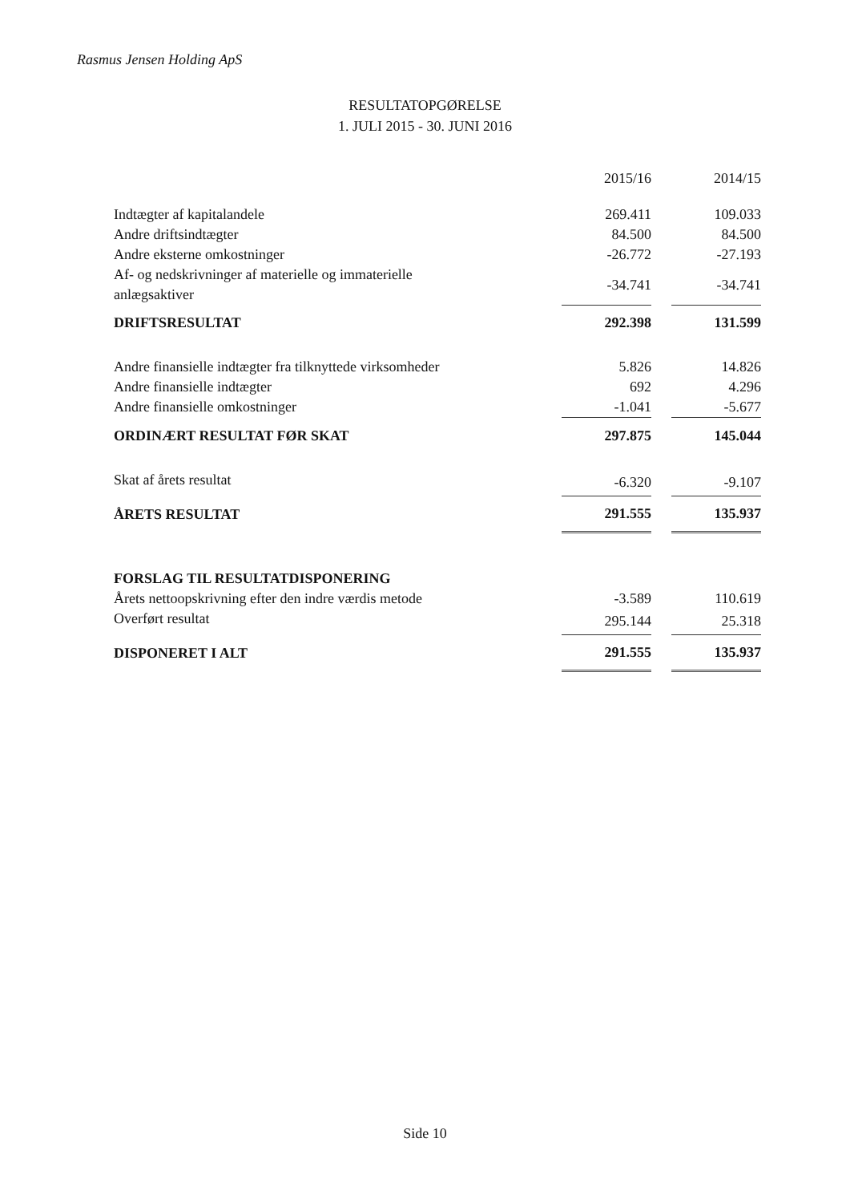Rasmus Jensen Holding ApS
RESULTATOPGØRELSE
1. JULI 2015 - 30. JUNI 2016
| | 2015/16 | | 2014/15 |
| Indtægter af kapitalandele | 269.411 | | 109.033 |
| Andre driftsindtægter | 84.500 | | 84.500 |
| Andre eksterne omkostninger | -26.772 | | -27.193 |
| Af- og nedskrivninger af materielle og immaterielle anlægsaktiver | -34.741 | | -34.741 |
| DRIFTSRESULTAT | 292.398 | | 131.599 |
| Andre finansielle indtægter fra tilknyttede virksomheder | 5.826 | | 14.826 |
| Andre finansielle indtægter | 692 | | 4.296 |
| Andre finansielle omkostninger | -1.041 | | -5.677 |
| ORDINÆRT RESULTAT FØR SKAT | 297.875 | | 145.044 |
| Skat af årets resultat | -6.320 | | -9.107 |
| ÅRETS RESULTAT | 291.555 | | 135.937 |
| FORSLAG TIL RESULTATDISPONERING | | | |
| Årets nettoopskrivning efter den indre værdis metode | -3.589 | | 110.619 |
| Overført resultat | 295.144 | | 25.318 |
| DISPONERET I ALT | 291.555 | | 135.937 |
Side 10